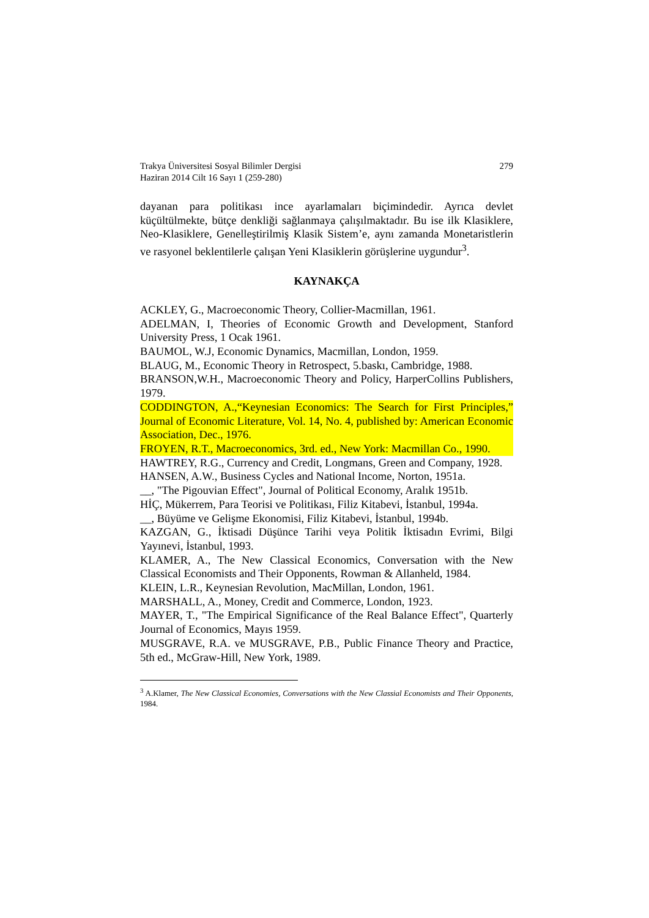Trakya Üniversitesi Sosyal Bilimler Dergisi
Haziran 2014 Cilt 16 Sayı 1 (259-280)
279
dayanan para politikası ince ayarlamaları biçimindedir. Ayrıca devlet küçültülmekte, bütçe denkliği sağlanmaya çalışılmaktadır. Bu ise ilk Klasiklere, Neo-Klasiklere, Genelleştirilmiş Klasik Sistem’e, aynı zamanda Monetaristlerin ve rasyonel beklentilerle çalışan Yeni Klasiklerin görüşlerine uygundur<sup>3</sup>.
KAYNAKÇA
ACKLEY, G., Macroeconomic Theory, Collier-Macmillan, 1961.
ADELMAN, I, Theories of Economic Growth and Development, Stanford University Press, 1 Ocak 1961.
BAUMOL, W.J, Economic Dynamics, Macmillan, London, 1959.
BLAUG, M., Economic Theory in Retrospect, 5.baskı, Cambridge, 1988.
BRANSON,W.H., Macroeconomic Theory and Policy, HarperCollins Publishers, 1979.
CODDINGTON, A.,“Keynesian Economics: The Search for First Principles,” Journal of Economic Literature, Vol. 14, No. 4, published by: American Economic Association, Dec., 1976.
FROYEN, R.T., Macroeconomics, 3rd. ed., New York: Macmillan Co., 1990.
HAWTREY, R.G., Currency and Credit, Longmans, Green and Company, 1928.
HANSEN, A.W., Business Cycles and National Income, Norton, 1951a.
__, "The Pigouvian Effect", Journal of Political Economy, Aralık 1951b.
HİÇ, Mükerrem, Para Teorisi ve Politikası, Filiz Kitabevi, İstanbul, 1994a.
__, Büyüme ve Gelişme Ekonomisi, Filiz Kitabevi, İstanbul, 1994b.
KAZGAN, G., İktisadi Düşünce Tarihi veya Politik İktisadın Evrimi, Bilgi Yayınevi, İstanbul, 1993.
KLAMER, A., The New Classical Economics, Conversation with the New Classical Economists and Their Opponents, Rowman & Allanheld, 1984.
KLEIN, L.R., Keynesian Revolution, MacMillan, London, 1961.
MARSHALL, A., Money, Credit and Commerce, London, 1923.
MAYER, T., "The Empirical Significance of the Real Balance Effect", Quarterly Journal of Economics, Mayıs 1959.
MUSGRAVE, R.A. ve MUSGRAVE, P.B., Public Finance Theory and Practice, 5th ed., McGraw-Hill, New York, 1989.
<sup>3</sup> A.Klamer, The New Classical Economies, Conversations with the New Classial Economists and Their Opponents, 1984.